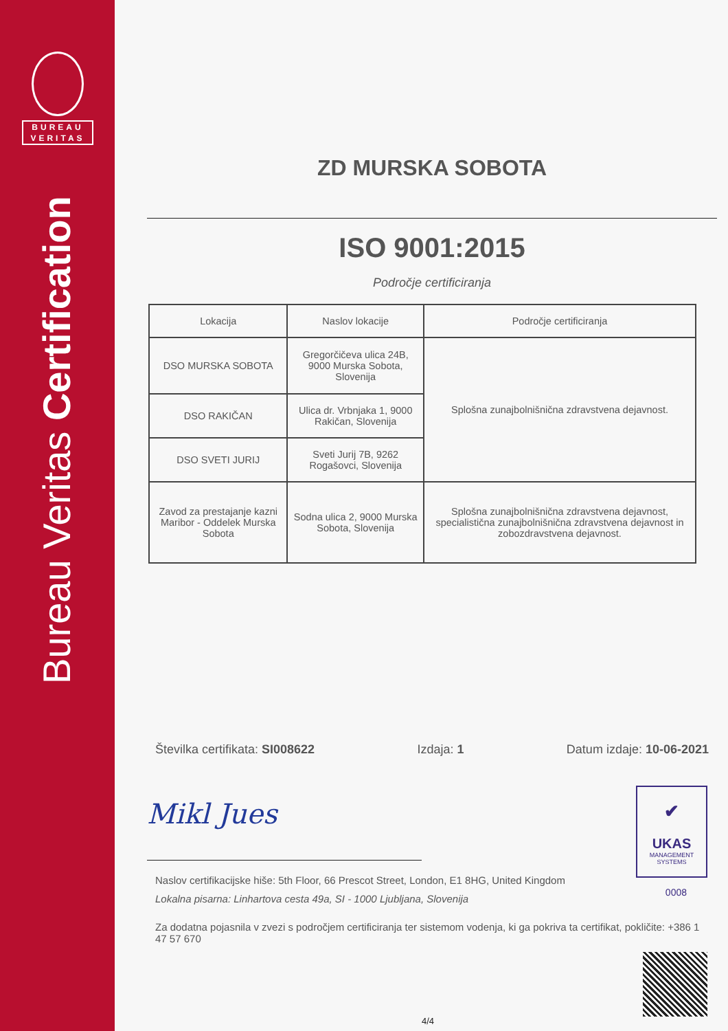BUREAU
VERITAS
Bureau Veritas Certification
ZD MURSKA SOBOTA
ISO 9001:2015
Področje certificiranja
| Lokacija | Naslov lokacije | Področje certificiranja |
| --- | --- | --- |
| DSO MURSKA SOBOTA | Gregorčičeva ulica 24B, 9000 Murska Sobota, Slovenija | Splošna zunajbolnišnična zdravstvena dejavnost. |
| DSO RAKIČAN | Ulica dr. Vrbnjaka 1, 9000 Rakičan, Slovenija | |
| DSO SVETI JURIJ | Sveti Jurij 7B, 9262 Rogašovci, Slovenija | |
| Zavod za prestajanje kazni Maribor - Oddelek Murska Sobota | Sodna ulica 2, 9000 Murska Sobota, Slovenija | Splošna zunajbolnišnična zdravstvena dejavnost, specialistična zunajbolnišnična zdravstvena dejavnost in zobozdravstvena dejavnost. |
Številka certifikata: SI008622 Izdaja: 1 Datum izdaje: 10-06-2021
Mikl Jues
Naslov certifikacijske hiše: 5th Floor, 66 Prescot Street, London, E1 8HG, United Kingdom
Lokalna pisarna: Linhartova cesta 49a, SI - 1000 Ljubljana, Slovenija
Za dodatna pojasnila v zvezi s področjem certificiranja ter sistemom vodenja, ki ga pokriva ta certifikat, pokličite: +386 1 47 57 670
✔
UKAS
MANAGEMENT
SYSTEMS
0008
4/4